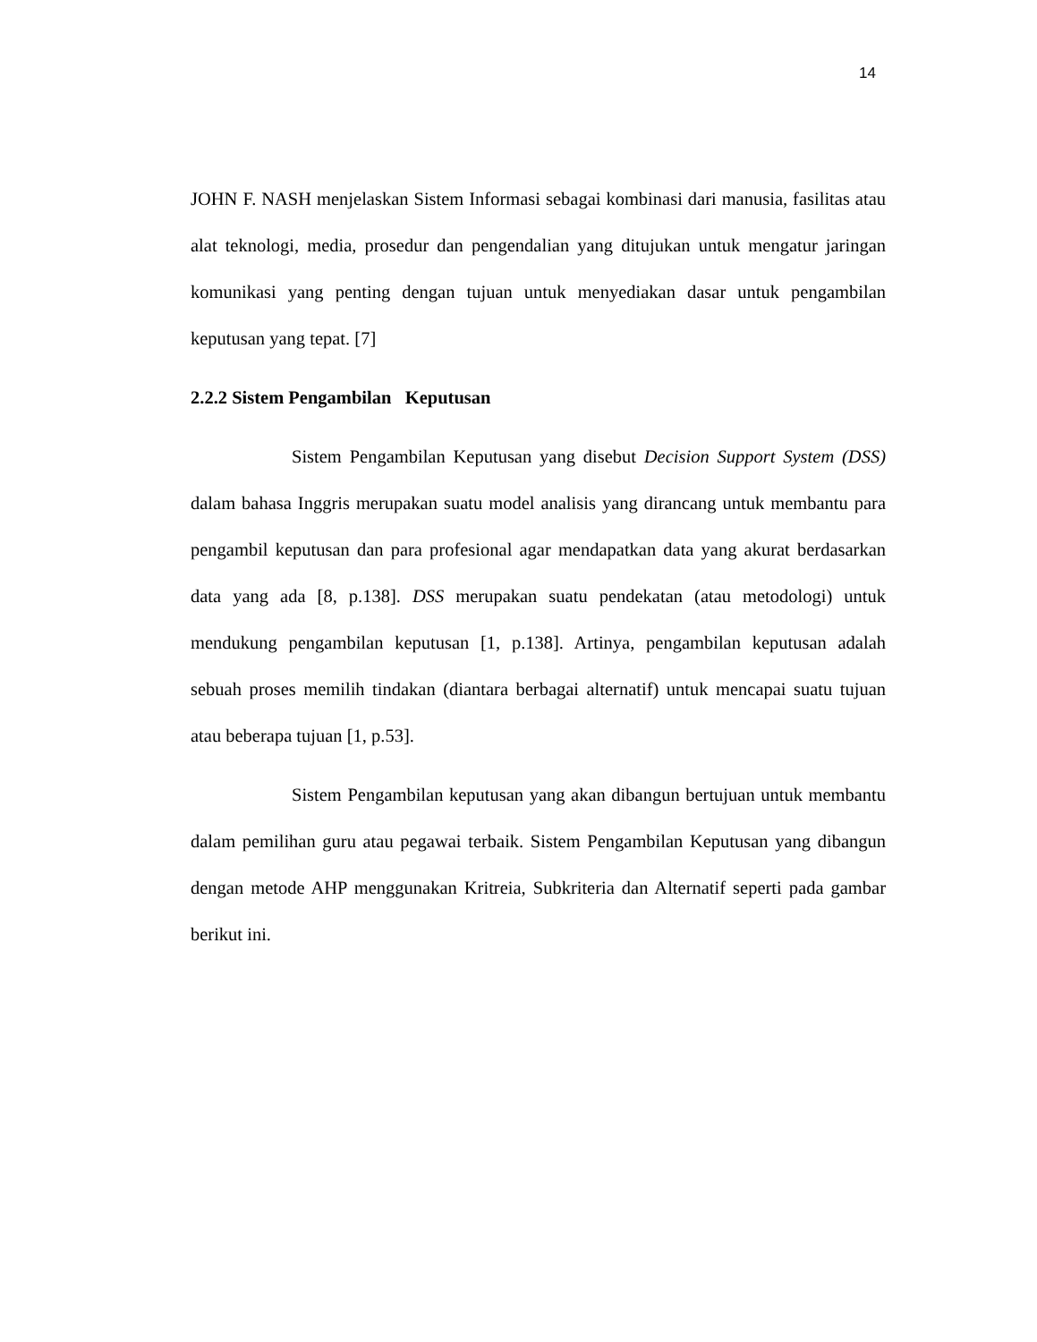14
JOHN F. NASH menjelaskan Sistem Informasi sebagai kombinasi dari manusia, fasilitas atau alat teknologi, media, prosedur dan pengendalian yang ditujukan untuk mengatur jaringan komunikasi yang penting dengan tujuan untuk menyediakan dasar untuk pengambilan keputusan yang tepat. [7]
2.2.2 Sistem Pengambilan Keputusan
Sistem Pengambilan Keputusan yang disebut Decision Support System (DSS) dalam bahasa Inggris merupakan suatu model analisis yang dirancang untuk membantu para pengambil keputusan dan para profesional agar mendapatkan data yang akurat berdasarkan data yang ada [8, p.138]. DSS merupakan suatu pendekatan (atau metodologi) untuk mendukung pengambilan keputusan [1, p.138]. Artinya, pengambilan keputusan adalah sebuah proses memilih tindakan (diantara berbagai alternatif) untuk mencapai suatu tujuan atau beberapa tujuan [1, p.53].
Sistem Pengambilan keputusan yang akan dibangun bertujuan untuk membantu dalam pemilihan guru atau pegawai terbaik. Sistem Pengambilan Keputusan yang dibangun dengan metode AHP menggunakan Kritreia, Subkriteria dan Alternatif seperti pada gambar berikut ini.